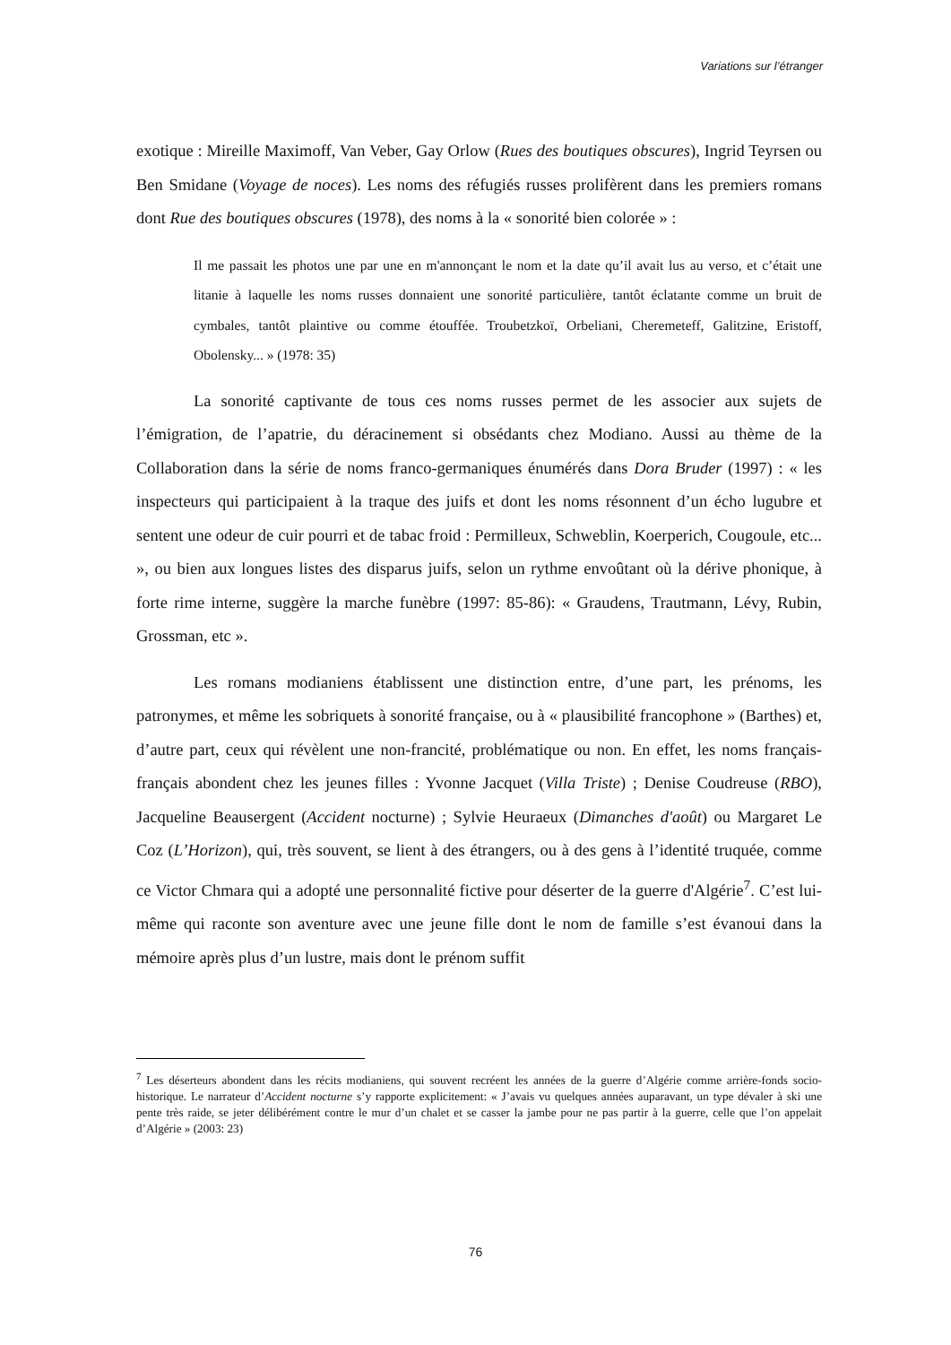Variations sur l’étranger
exotique : Mireille Maximoff, Van Veber, Gay Orlow (Rues des boutiques obscures), Ingrid Teyrsen ou Ben Smidane (Voyage de noces). Les noms des réfugiés russes prolifèrent dans les premiers romans dont Rue des boutiques obscures (1978), des noms à la « sonorité bien colorée » :
Il me passait les photos une par une en m'annonçant le nom et la date qu’il avait lus au verso, et c’était une litanie à laquelle les noms russes donnaient une sonorité particulière, tantôt éclatante comme un bruit de cymbales, tantôt plaintive ou comme étouffée. Troubetzkoï, Orbeliani, Cheremeteff, Galitzine, Eristoff, Obolensky... » (1978: 35)
La sonorité captivante de tous ces noms russes permet de les associer aux sujets de l’émigration, de l’apatrie, du déracinement si obsédants chez Modiano. Aussi au thème de la Collaboration dans la série de noms franco-germaniques énumérés dans Dora Bruder (1997) : « les inspecteurs qui participaient à la traque des juifs et dont les noms résonnent d’un écho lugubre et sentent une odeur de cuir pourri et de tabac froid : Permilleux, Schweblin, Koerperich, Cougoule, etc... », ou bien aux longues listes des disparus juifs, selon un rythme envoûtant où la dérive phonique, à forte rime interne, suggère la marche funèbre (1997: 85-86): « Graudens, Trautmann, Lévy, Rubin, Grossman, etc ».
Les romans modianiens établissent une distinction entre, d’une part, les prénoms, les patronymes, et même les sobriquets à sonorité française, ou à « plausibilité francophone » (Barthes) et, d’autre part, ceux qui révèlent une non-francité, problématique ou non. En effet, les noms français-français abondent chez les jeunes filles : Yvonne Jacquet (Villa Triste) ; Denise Coudreuse (RBO), Jacqueline Beausergent (Accident nocturne) ; Sylvie Heuraeux (Dimanches d'août) ou Margaret Le Coz (L’Horizon), qui, très souvent, se lient à des étrangers, ou à des gens à l’identité truquée, comme ce Victor Chmara qui a adopté une personnalité fictive pour déserter de la guerre d'Algérie<sup>7</sup>. C’est lui-même qui raconte son aventure avec une jeune fille dont le nom de famille s’est évanoui dans la mémoire après plus d’un lustre, mais dont le prénom suffit
<sup>7</sup> Les déserteurs abondent dans les récits modianiens, qui souvent recréent les années de la guerre d’Algérie comme arrière-fonds socio-historique. Le narrateur d’Accident nocturne s’y rapporte explicitement: « J’avais vu quelques années auparavant, un type dévaler à ski une pente très raide, se jeter délibérément contre le mur d’un chalet et se casser la jambe pour ne pas partir à la guerre, celle que l’on appelait d’Algérie » (2003: 23)
76